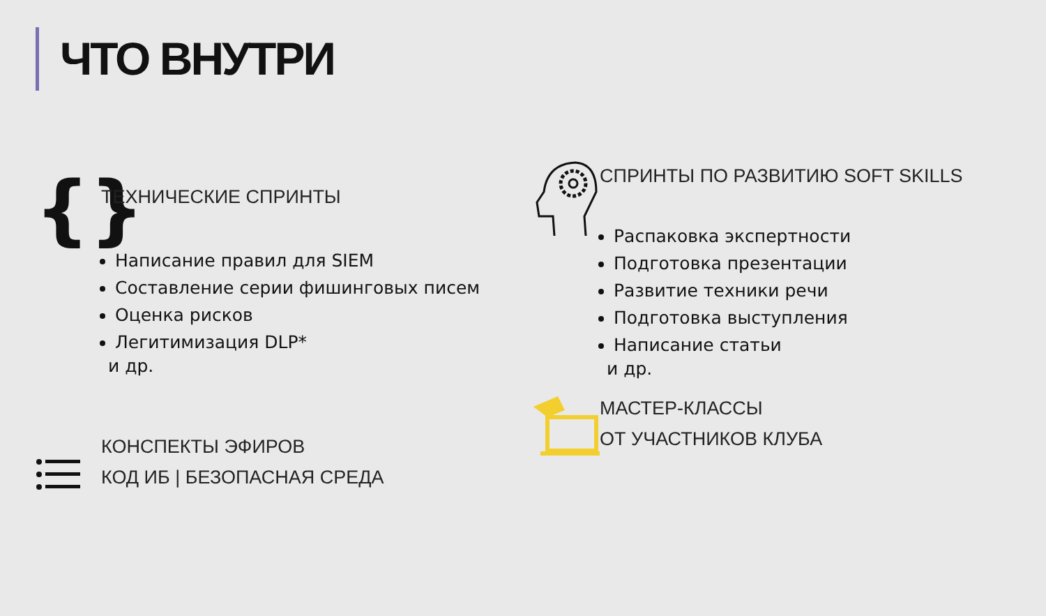ЧТО ВНУТРИ
{}
ТЕХНИЧЕСКИЕ СПРИНТЫ
Написание правил для SIEM
Составление серии фишинговых писем
Оценка рисков
Легитимизация DLP*
и др.
СПРИНТЫ ПО РАЗВИТИЮ SOFT SKILLS
Распаковка экспертности
Подготовка презентации
Развитие техники речи
Подготовка выступления
Написание статьи
и др.
КОНСПЕКТЫ ЭФИРОВ
КОД ИБ | БЕЗОПАСНАЯ СРЕДА
МАСТЕР-КЛАССЫ
ОТ УЧАСТНИКОВ КЛУБА